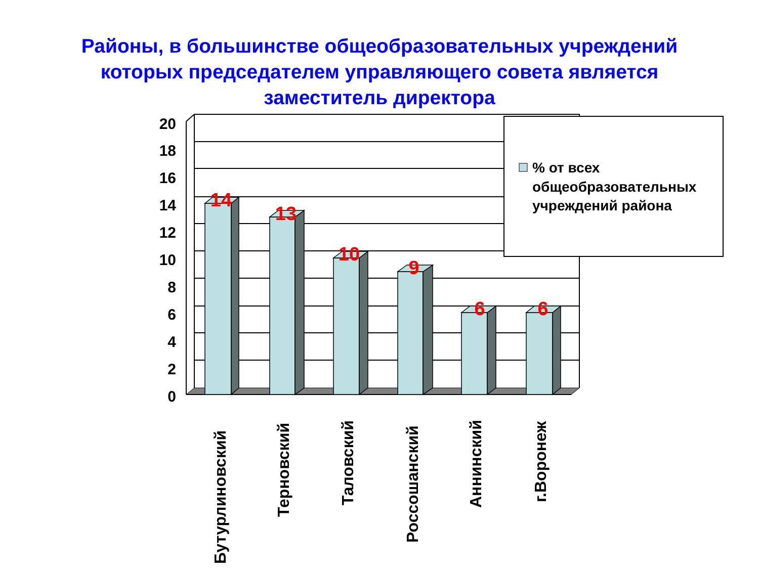Районы, в большинстве общеобразовательных учреждений
которых председателем управляющего совета является
заместитель директора
20
18
16
14
12
10
8
6
4
2
0
14
13
10
9
6
6
Бутурлиновский
Терновский
Таловский
Россошанский
Аннинский
г.Воронеж
% от всех
общеобразовательных
учреждений района